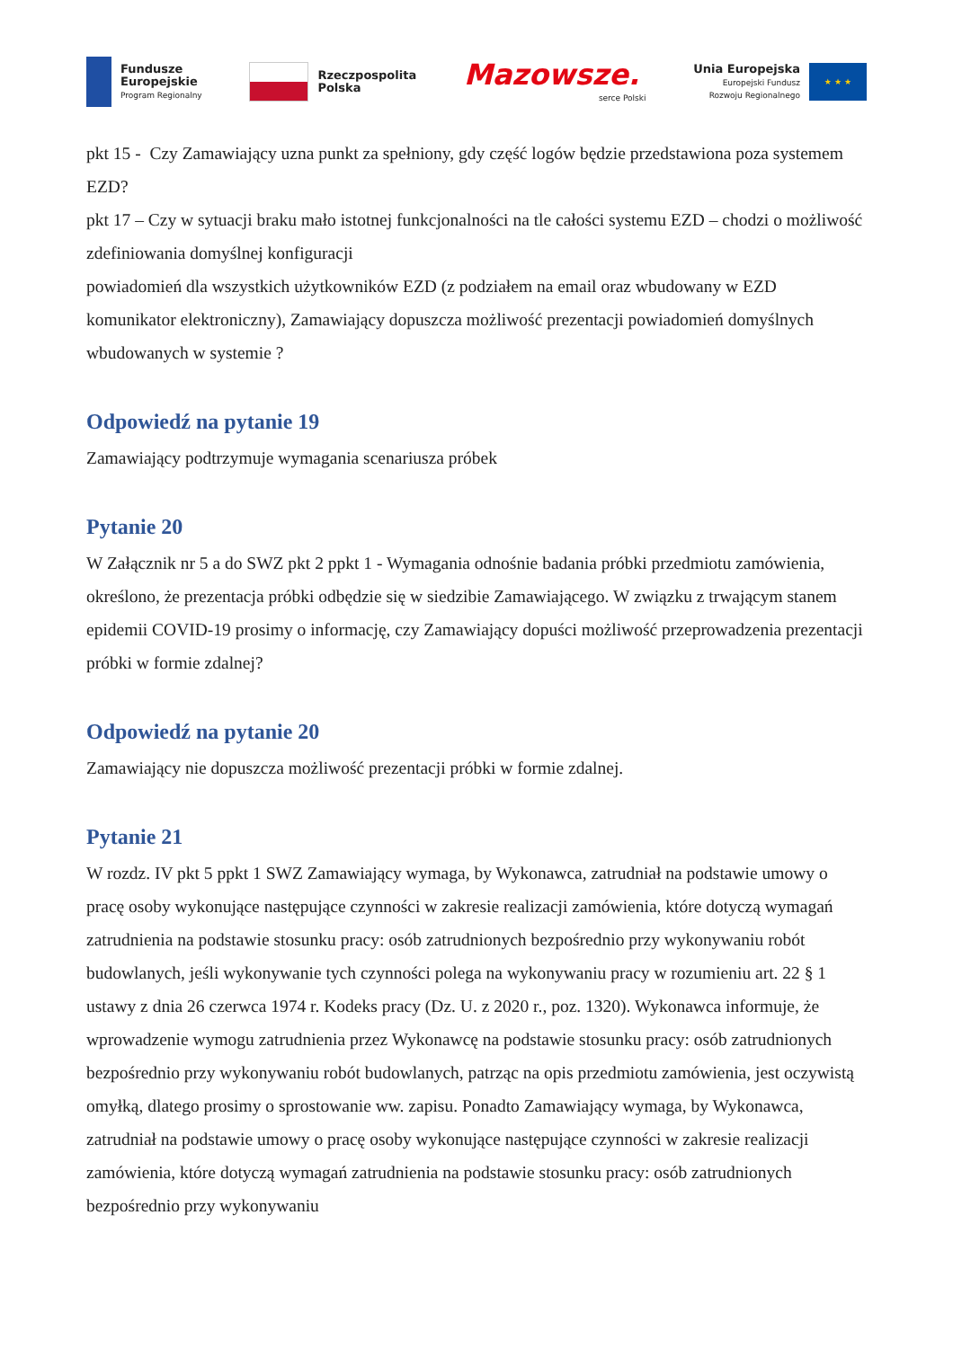Fundusze
Europejskie
Program Regionalny
Rzeczpospolita
Polska
Mazowsze.
serce Polski
Unia Europejska
Europejski Fundusz
Rozwoju Regionalnego
★ ★ ★
pkt 15 - Czy Zamawiający uzna punkt za spełniony, gdy część logów będzie przedstawiona poza systemem EZD?
pkt 17 – Czy w sytuacji braku mało istotnej funkcjonalności na tle całości systemu EZD – chodzi o możliwość zdefiniowania domyślnej konfiguracji
powiadomień dla wszystkich użytkowników EZD (z podziałem na email oraz wbudowany w EZD komunikator elektroniczny), Zamawiający dopuszcza możliwość prezentacji powiadomień domyślnych wbudowanych w systemie ?
Odpowiedź na pytanie 19
Zamawiający podtrzymuje wymagania scenariusza próbek
Pytanie 20
W Załącznik nr 5 a do SWZ pkt 2 ppkt 1 - Wymagania odnośnie badania próbki przedmiotu zamówienia, określono, że prezentacja próbki odbędzie się w siedzibie Zamawiającego. W związku z trwającym stanem epidemii COVID-19 prosimy o informację, czy Zamawiający dopuści możliwość przeprowadzenia prezentacji próbki w formie zdalnej?
Odpowiedź na pytanie 20
Zamawiający nie dopuszcza możliwość prezentacji próbki w formie zdalnej.
Pytanie 21
W rozdz. IV pkt 5 ppkt 1 SWZ Zamawiający wymaga, by Wykonawca, zatrudniał na podstawie umowy o pracę osoby wykonujące następujące czynności w zakresie realizacji zamówienia, które dotyczą wymagań zatrudnienia na podstawie stosunku pracy: osób zatrudnionych bezpośrednio przy wykonywaniu robót budowlanych, jeśli wykonywanie tych czynności polega na wykonywaniu pracy w rozumieniu art. 22 § 1 ustawy z dnia 26 czerwca 1974 r. Kodeks pracy (Dz. U. z 2020 r., poz. 1320). Wykonawca informuje, że wprowadzenie wymogu zatrudnienia przez Wykonawcę na podstawie stosunku pracy: osób zatrudnionych bezpośrednio przy wykonywaniu robót budowlanych, patrząc na opis przedmiotu zamówienia, jest oczywistą omyłką, dlatego prosimy o sprostowanie ww. zapisu. Ponadto Zamawiający wymaga, by Wykonawca, zatrudniał na podstawie umowy o pracę osoby wykonujące następujące czynności w zakresie realizacji zamówienia, które dotyczą wymagań zatrudnienia na podstawie stosunku pracy: osób zatrudnionych bezpośrednio przy wykonywaniu